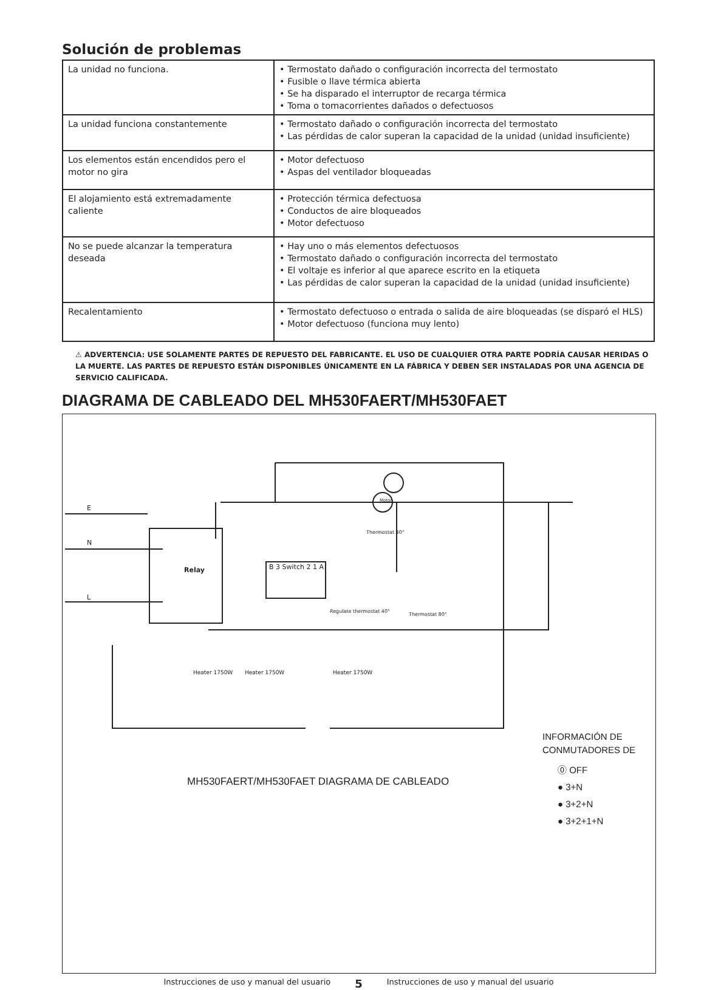Solución de problemas
| La unidad no funciona. | • Termostato dañado o configuración incorrecta del termostato • Fusible o llave térmica abierta • Se ha disparado el interruptor de recarga térmica • Toma o tomacorrientes dañados o defectuosos |
| La unidad funciona constantemente | • Termostato dañado o configuración incorrecta del termostato • Las pérdidas de calor superan la capacidad de la unidad (unidad insuficiente) |
| Los elementos están encendidos pero el motor no gira | • Motor defectuoso • Aspas del ventilador bloqueadas |
| El alojamiento está extremadamente caliente | • Protección térmica defectuosa • Conductos de aire bloqueados • Motor defectuoso |
| No se puede alcanzar la temperatura deseada | • Hay uno o más elementos defectuosos • Termostato dañado o configuración incorrecta del termostato • El voltaje es inferior al que aparece escrito en la etiqueta • Las pérdidas de calor superan la capacidad de la unidad (unidad insuficiente) |
| Recalentamiento | • Termostato defectuoso o entrada o salida de aire bloqueadas (se disparó el HLS) • Motor defectuoso (funciona muy lento) |
⚠ ADVERTENCIA: USE SOLAMENTE PARTES DE REPUESTO DEL FABRICANTE. EL USO DE CUALQUIER OTRA PARTE PODRÍA CAUSAR HERIDAS O LA MUERTE. LAS PARTES DE REPUESTO ESTÁN DISPONIBLES ÚNICAMENTE EN LA FÁBRICA Y DEBEN SER INSTALADAS POR UNA AGENCIA DE SERVICIO CALIFICADA.
DIAGRAMA DE CABLEADO DEL MH530FAERT/MH530FAET
E
N
L
Motor
Relay B 3 Switch 2 1 A
Thermostat 40°
Regulate thermostat 40°
Thermostat 80°
Heater 1750W Heater 1750W Heater 1750W
MH530FAERT/MH530FAET DIAGRAMA DE CABLEADO
INFORMACIÓN DE
CONMUTADORES DE
⓪ OFF
● 3+N
● 3+2+N
● 3+2+1+N
Instrucciones de uso y manual del usuario 5 Instrucciones de uso y manual del usuario